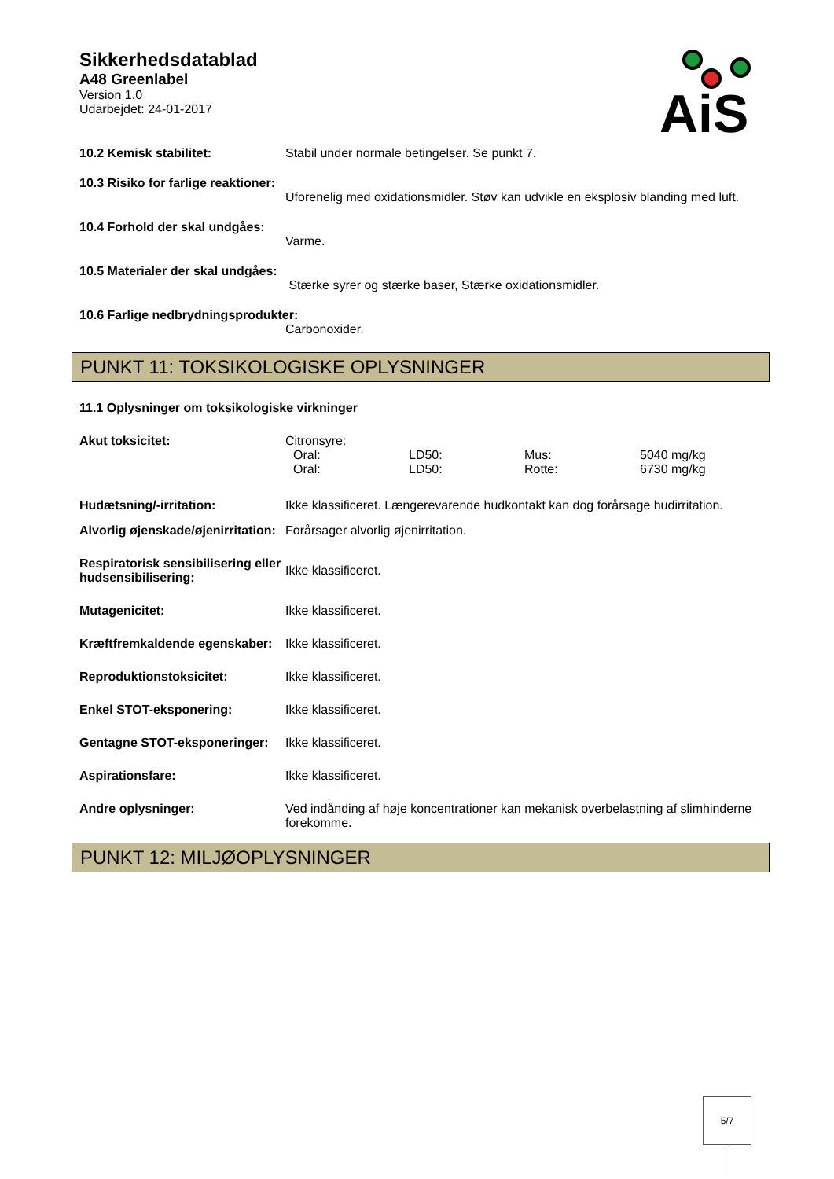Sikkerhedsdatablad
A48 Greenlabel
Version 1.0
Udarbejdet: 24-01-2017
AiS
10.2 Kemisk stabilitet: Stabil under normale betingelser. Se punkt 7.
10.3 Risiko for farlige reaktioner:
Uforenelig med oxidationsmidler. Støv kan udvikle en eksplosiv blanding med luft.
10.4 Forhold der skal undgåes:
Varme.
10.5 Materialer der skal undgåes:
Stærke syrer og stærke baser, Stærke oxidationsmidler.
10.6 Farlige nedbrydningsprodukter:
Carbonoxider.
PUNKT 11: TOKSIKOLOGISKE OPLYSNINGER
11.1 Oplysninger om toksikologiske virkninger
Akut toksicitet: Citronsyre:
| Oral: | LD50: | Mus: | 5040 mg/kg |
| Oral: | LD50: | Rotte: | 6730 mg/kg |
Hudætsning/-irritation: Ikke klassificeret. Længerevarende hudkontakt kan dog forårsage hudirritation.
Alvorlig øjenskade/øjenirritation:
Forårsager alvorlig øjenirritation.
Respiratorisk sensibilisering eller hudsensibilisering:
Ikke klassificeret.
Mutagenicitet: Ikke klassificeret.
Kræftfremkaldende egenskaber:
Ikke klassificeret.
Reproduktionstoksicitet: Ikke klassificeret.
Enkel STOT-eksponering: Ikke klassificeret.
Gentagne STOT-eksponeringer:
Ikke klassificeret.
Aspirationsfare: Ikke klassificeret.
Andre oplysninger: Ved indånding af høje koncentrationer kan mekanisk overbelastning af slimhinderne forekomme.
PUNKT 12: MILJØOPLYSNINGER
5/7